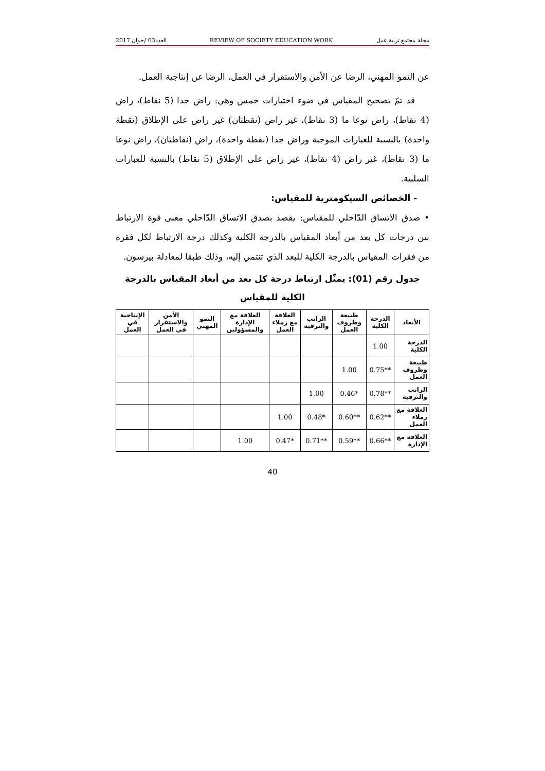العدد03 /جوان 2017 REVIEW OF SOCIETY EDUCATION WORK مجلة مجتمع تربية عمل
عن النمو المهني، الرضا عن الأمن والاستقرار في العمل، الرضا عن إنتاجية العمل.
قد تمّ تصحيح المقياس في ضوء اختيارات خمس وهي: راض جدا (5 نقاط)، راض (4 نقاط)، راض نوعا ما (3 نقاط)، غير راض (نقطتان) غير راض على الإطلاق (نقطة واحدة) بالنسبة للعبارات الموجبة وراض جدا (نقطة واحدة)، راض (نقاطتان)، راض نوعا ما (3 نقاط)، غير راض (4 نقاط)، غير راض على الإطلاق (5 نقاط) بالنسبة للعبارات السلبية.
- الخصائص السيكومترية للمقياس:
• صدق الاتساق الدّاخلي للمقياس: يقصد بصدق الاتساق الدّاخلي معنى قوة الارتباط بين درجات كل بعد من أبعاد المقياس بالدرجة الكلية وكذلك درجة الارتباط لكل فقرة من فقرات المقياس بالدرجة الكلية للبعد الذي تنتمي إليه، وذلك طبقا لمعادلة بيرسون.
جدول رقم (01): يمثّل ارتباط درجة كل بعد من أبعاد المقياس بالدرجة الكلية للمقياس
| الأبعاد | الدرجة الكلية | طبيعة وظروف العمل | الراتب والترقية | العلاقة مع زملاء العمل | العلاقة مع الإدارة والمسؤولين | النمو المهني | الأمن والاستقرار في العمل | الإنتاجية في العمل |
| --- | --- | --- | --- | --- | --- | --- | --- | --- |
| الدرجة الكلية | 1.00 | | | | | | | |
| طبيعة وظروف العمل | **0.75 | 1.00 | | | | | | |
| الراتب والترقية | **0.78 | *0.46 | 1.00 | | | | | |
| العلاقة مع زملاء العمل | **0.62 | **0.60 | *0.48 | 1.00 | | | | |
| العلاقة مع الإدارة | **0.66 | **0.59 | **0.71 | *0.47 | 1.00 | | | |
40